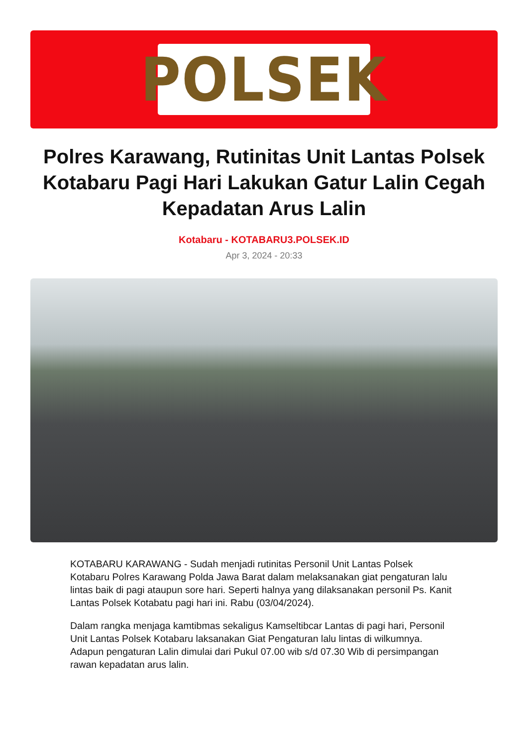POLSEK
Polres Karawang, Rutinitas Unit Lantas Polsek Kotabaru Pagi Hari Lakukan Gatur Lalin Cegah Kepadatan Arus Lalin
Kotabaru - KOTABARU3.POLSEK.ID
Apr 3, 2024 - 20:33
KOTABARU KARAWANG - Sudah menjadi rutinitas Personil Unit Lantas Polsek Kotabaru Polres Karawang Polda Jawa Barat dalam melaksanakan giat pengaturan lalu lintas baik di pagi ataupun sore hari. Seperti halnya yang dilaksanakan personil Ps. Kanit Lantas Polsek Kotabatu pagi hari ini. Rabu (03/04/2024).
Dalam rangka menjaga kamtibmas sekaligus Kamseltibcar Lantas di pagi hari, Personil Unit Lantas Polsek Kotabaru laksanakan Giat Pengaturan lalu lintas di wilkumnya. Adapun pengaturan Lalin dimulai dari Pukul 07.00 wib s/d 07.30 Wib di persimpangan rawan kepadatan arus lalin.